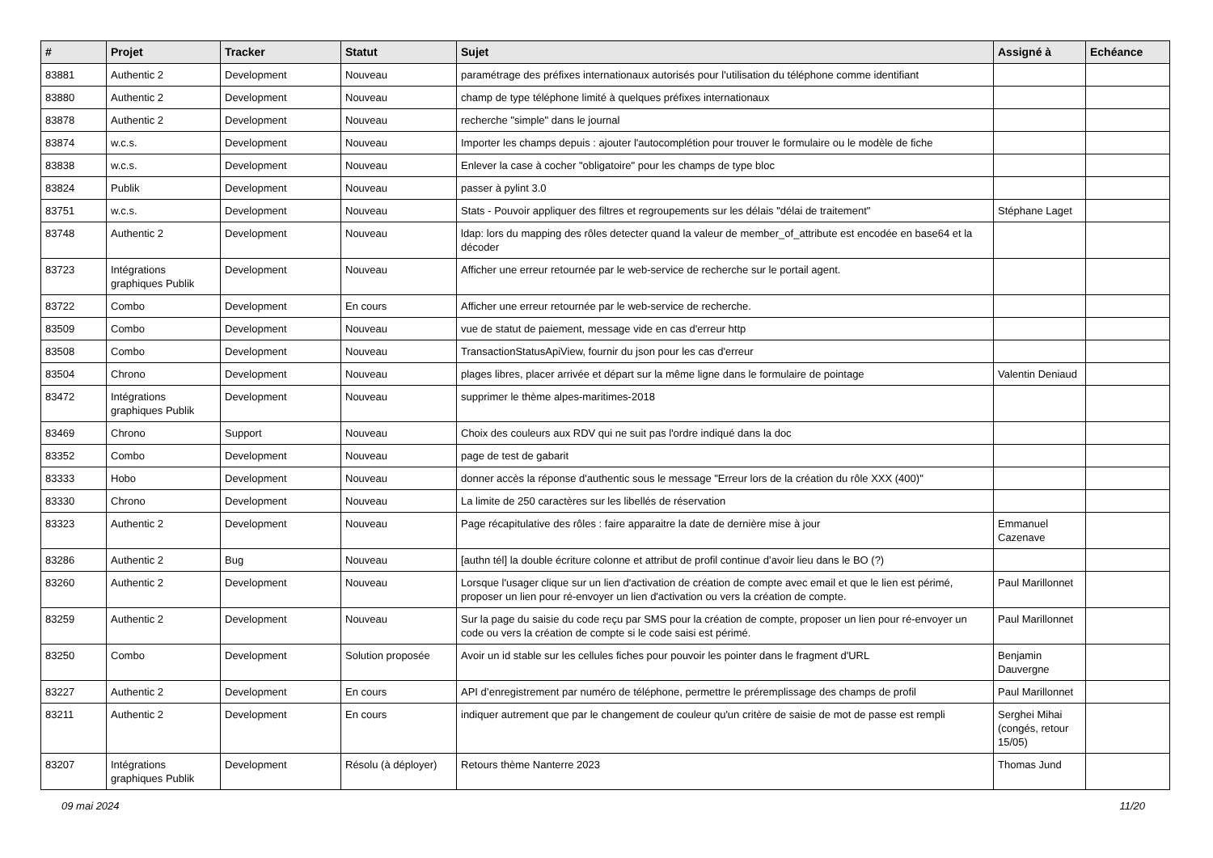| # | Projet | Tracker | Statut | Sujet | Assigné à | Echéance |
| --- | --- | --- | --- | --- | --- | --- |
| 83881 | Authentic 2 | Development | Nouveau | paramétrage des préfixes internationaux autorisés pour l'utilisation du téléphone comme identifiant | | |
| 83880 | Authentic 2 | Development | Nouveau | champ de type téléphone limité à quelques préfixes internationaux | | |
| 83878 | Authentic 2 | Development | Nouveau | recherche "simple" dans le journal | | |
| 83874 | w.c.s. | Development | Nouveau | Importer les champs depuis : ajouter l'autocomplétion pour trouver le formulaire ou le modèle de fiche | | |
| 83838 | w.c.s. | Development | Nouveau | Enlever la case à cocher "obligatoire" pour les champs de type bloc | | |
| 83824 | Publik | Development | Nouveau | passer à pylint 3.0 | | |
| 83751 | w.c.s. | Development | Nouveau | Stats - Pouvoir appliquer des filtres et regroupements sur les délais "délai de traitement" | Stéphane Laget | |
| 83748 | Authentic 2 | Development | Nouveau | ldap: lors du mapping des rôles detecter quand la valeur de member_of_attribute est encodée en base64 et la décoder | | |
| 83723 | Intégrations graphiques Publik | Development | Nouveau | Afficher une erreur retournée par le web-service de recherche sur le portail agent. | | |
| 83722 | Combo | Development | En cours | Afficher une erreur retournée par le web-service de recherche. | | |
| 83509 | Combo | Development | Nouveau | vue de statut de paiement, message vide en cas d'erreur http | | |
| 83508 | Combo | Development | Nouveau | TransactionStatusApiView, fournir du json pour les cas d'erreur | | |
| 83504 | Chrono | Development | Nouveau | plages libres, placer arrivée et départ sur la même ligne dans le formulaire de pointage | Valentin Deniaud | |
| 83472 | Intégrations graphiques Publik | Development | Nouveau | supprimer le thème alpes-maritimes-2018 | | |
| 83469 | Chrono | Support | Nouveau | Choix des couleurs aux RDV qui ne suit pas l'ordre indiqué dans la doc | | |
| 83352 | Combo | Development | Nouveau | page de test de gabarit | | |
| 83333 | Hobo | Development | Nouveau | donner accès la réponse d'authentic sous le message "Erreur lors de la création du rôle XXX (400)" | | |
| 83330 | Chrono | Development | Nouveau | La limite de 250 caractères sur les libellés de réservation | | |
| 83323 | Authentic 2 | Development | Nouveau | Page récapitulative des rôles : faire apparaitre la date de dernière mise à jour | Emmanuel Cazenave | |
| 83286 | Authentic 2 | Bug | Nouveau | [authn tél] la double écriture colonne et attribut de profil continue d’avoir lieu dans le BO (?) | | |
| 83260 | Authentic 2 | Development | Nouveau | Lorsque l'usager clique sur un lien d'activation de création de compte avec email et que le lien est périmé, proposer un lien pour ré-envoyer un lien d'activation ou vers la création de compte. | Paul Marillonnet | |
| 83259 | Authentic 2 | Development | Nouveau | Sur la page du saisie du code reçu par SMS pour la création de compte, proposer un lien pour ré-envoyer un code ou vers la création de compte si le code saisi est périmé. | Paul Marillonnet | |
| 83250 | Combo | Development | Solution proposée | Avoir un id stable sur les cellules fiches pour pouvoir les pointer dans le fragment d'URL | Benjamin Dauvergne | |
| 83227 | Authentic 2 | Development | En cours | API d’enregistrement par numéro de téléphone, permettre le préremplissage des champs de profil | Paul Marillonnet | |
| 83211 | Authentic 2 | Development | En cours | indiquer autrement que par le changement de couleur qu'un critère de saisie de mot de passe est rempli | Serghei Mihai (congés, retour 15/05) | |
| 83207 | Intégrations graphiques Publik | Development | Résolu (à déployer) | Retours thème Nanterre 2023 | Thomas Jund | |
09 mai 2024 11/20